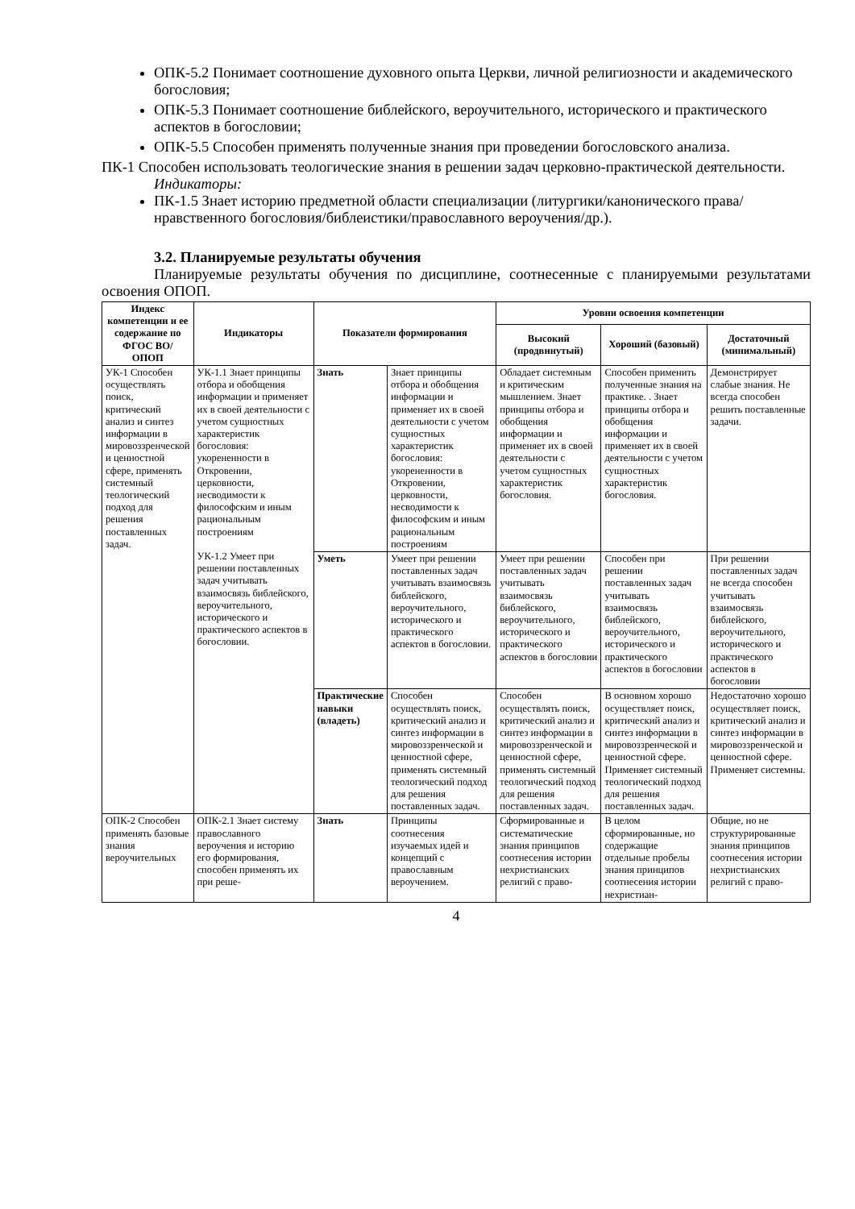ОПК-5.2 Понимает соотношение духовного опыта Церкви, личной религиозности и академического богословия;
ОПК-5.3 Понимает соотношение библейского, вероучительного, исторического и практического аспектов в богословии;
ОПК-5.5 Способен применять полученные знания при проведении богословского анализа.
ПК-1 Способен использовать теологические знания в решении задач церковно-практической деятельности.
Индикаторы:
ПК-1.5 Знает историю предметной области специализации (литургики/канонического права/ нравственного богословия/библеистики/православного вероучения/др.).
3.2. Планируемые результаты обучения
Планируемые результаты обучения по дисциплине, соотнесенные с планируемыми результатами освоения ОПОП.
| Индекс компетенции и ее содержание по ФГОС ВО/ ОПОП | Индикаторы | Показатели формирования | | Уровни освоения компетенции | | |
| --- | --- | --- | --- | --- | --- | --- |
| | | | | Высокий (продвинутый) | Хороший (базовый) | Достаточный (минимальный) |
| УК-1 Способен осуществлять поиск, критический анализ и синтез информации в мировоззренческой и ценностной сфере, применять системный теологический подход для решения поставленных задач. | УК-1.1 Знает принципы отбора и обобщения информации и применяет их в своей деятельности с учетом сущностных характеристик богословия: укорененности в Откровении, церковности, несводимости к философским и иным рациональным построениям УК-1.2 Умеет при решении поставленных задач учитывать взаимосвязь библейского, вероучительного, исторического и практического аспектов в богословии. | Знать | Знает принципы отбора и обобщения информации и применяет их в своей деятельности с учетом сущностных характеристик богословия: укорененности в Откровении, церковности, несводимости к философским и иным рациональным построениям | Обладает системным и критическим мышлением. Знает принципы отбора и обобщения информации и применяет их в своей деятельности с учетом сущностных характеристик богословия. | Способен применить полученные знания на практике. . Знает принципы отбора и обобщения информации и применяет их в своей деятельности с учетом сущностных характеристик богословия. | Демонстрирует слабые знания. Не всегда способен решить поставленные задачи. |
| | | Уметь | Умеет при решении поставленных задач учитывать взаимосвязь библейского, вероучительного, исторического и практического аспектов в богословии. | Умеет при решении поставленных задач учитывать взаимосвязь библейского, вероучительного, исторического и практического аспектов в богословии | Способен при решении поставленных задач учитывать взаимосвязь библейского, вероучительного, исторического и практического аспектов в богословии | При решении поставленных задач не всегда способен учитывать взаимосвязь библейского, вероучительного, исторического и практического аспектов в богословии |
| | | Практические навыки (владеть) | Способен осуществлять поиск, критический анализ и синтез информации в мировоззренческой и ценностной сфере, применять системный теологический подход для решения поставленных задач. | Способен осуществлять поиск, критический анализ и синтез информации в мировоззренческой и ценностной сфере, применять системный теологический подход для решения поставленных задач. | В основном хорошо осуществляет поиск, критический анализ и синтез информации в мировоззренческой и ценностной сфере. Применяет системный теологический подход для решения поставленных задач. | Недостаточно хорошо осуществляет поиск, критический анализ и синтез информации в мировоззренческой и ценностной сфере. Применяет системны. |
| ОПК-2 Способен применять базовые знания вероучительных | ОПК-2.1 Знает систему православного вероучения и историю его формирования, способен применять их при реше- | Знать | Принципы соотнесения изучаемых идей и концепций с православным вероучением. | Сформированные и систематические знания принципов соотнесения истории нехристианских религий с право- | В целом сформированные, но содержащие отдельные пробелы знания принципов соотнесения истории нехристиан- | Общие, но не структурированные знания принципов соотнесения истории нехристианских религий с право- |
4